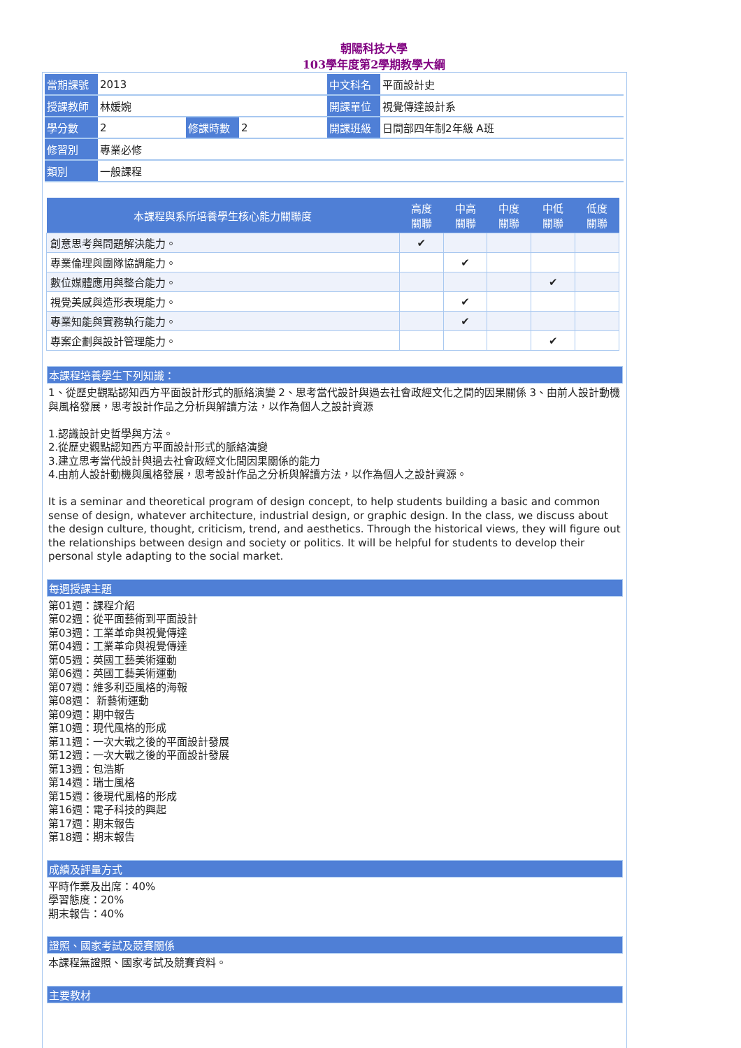朝陽科技大學
103學年度第2學期教學大綱
| 當期課號 | 2013 | | | 中文科名 | 平面設計史 |
| 授課教師 | 林媛婉 | | | 開課單位 | 視覺傳達設計系 |
| 學分數 | 2 | 修課時數 | 2 | 開課班級 | 日間部四年制2年級 A班 |
| 修習別 | 專業必修 | | | | |
| 類別 | 一般課程 | | | | |
| 本課程與系所培養學生核心能力關聯度 | 高度 關聯 | 中高 關聯 | 中度 關聯 | 中低 關聯 | 低度 關聯 |
| --- | --- | --- | --- | --- | --- |
| 創意思考與問題解決能力。 | ✔ | | | | |
| 專業倫理與團隊協調能力。 | | ✔ | | | |
| 數位媒體應用與整合能力。 | | | | ✔ | |
| 視覺美感與造形表現能力。 | | ✔ | | | |
| 專業知能與實務執行能力。 | | ✔ | | | |
| 專案企劃與設計管理能力。 | | | | ✔ | |
本課程培養學生下列知識：
1、從歷史觀點認知西方平面設計形式的脈絡演變 2、思考當代設計與過去社會政經文化之間的因果關係 3、由前人設計動機與風格發展，思考設計作品之分析與解讀方法，以作為個人之設計資源
1.認識設計史哲學與方法。
2.從歷史觀點認知西方平面設計形式的脈絡演變
3.建立思考當代設計與過去社會政經文化間因果關係的能力
4.由前人設計動機與風格發展，思考設計作品之分析與解讀方法，以作為個人之設計資源。
It is a seminar and theoretical program of design concept, to help students building a basic and common sense of design, whatever architecture, industrial design, or graphic design. In the class, we discuss about the design culture, thought, criticism, trend, and aesthetics. Through the historical views, they will figure out the relationships between design and society or politics. It will be helpful for students to develop their personal style adapting to the social market.
每週授課主題
第01週：課程介紹
第02週：從平面藝術到平面設計
第03週：工業革命與視覺傳達
第04週：工業革命與視覺傳達
第05週：英國工藝美術運動
第06週：英國工藝美術運動
第07週：維多利亞風格的海報
第08週： 新藝術運動
第09週：期中報告
第10週：現代風格的形成
第11週：一次大戰之後的平面設計發展
第12週：一次大戰之後的平面設計發展
第13週：包浩斯
第14週：瑞士風格
第15週：後現代風格的形成
第16週：電子科技的興起
第17週：期末報告
第18週：期末報告
成績及評量方式
平時作業及出席：40%
學習態度：20%
期末報告：40%
證照、國家考試及競賽關係
本課程無證照、國家考試及競賽資料。
主要教材